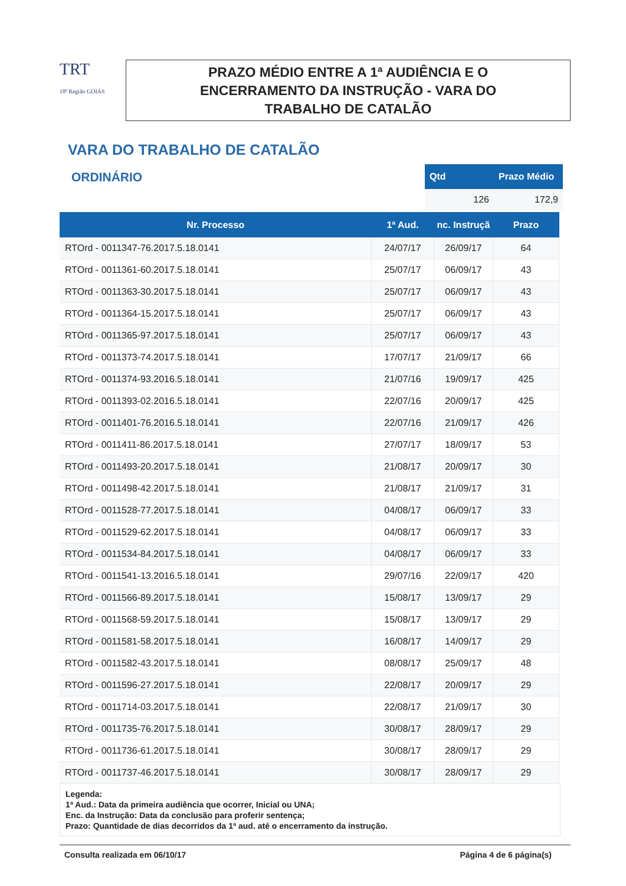TRT
18ª Região GOIÁS
PRAZO MÉDIO ENTRE A 1ª AUDIÊNCIA E O
ENCERRAMENTO DA INSTRUÇÃO - VARA DO
TRABALHO DE CATALÃO
VARA DO TRABALHO DE CATALÃO
ORDINÁRIO
| Qtd | Prazo Médio |
| --- | --- |
| 126 | 172,9 |
| Nr. Processo | 1ª Aud. | nc. Instruçã | Prazo |
| --- | --- | --- | --- |
| RTOrd - 0011347-76.2017.5.18.0141 | 24/07/17 | 26/09/17 | 64 |
| RTOrd - 0011361-60.2017.5.18.0141 | 25/07/17 | 06/09/17 | 43 |
| RTOrd - 0011363-30.2017.5.18.0141 | 25/07/17 | 06/09/17 | 43 |
| RTOrd - 0011364-15.2017.5.18.0141 | 25/07/17 | 06/09/17 | 43 |
| RTOrd - 0011365-97.2017.5.18.0141 | 25/07/17 | 06/09/17 | 43 |
| RTOrd - 0011373-74.2017.5.18.0141 | 17/07/17 | 21/09/17 | 66 |
| RTOrd - 0011374-93.2016.5.18.0141 | 21/07/16 | 19/09/17 | 425 |
| RTOrd - 0011393-02.2016.5.18.0141 | 22/07/16 | 20/09/17 | 425 |
| RTOrd - 0011401-76.2016.5.18.0141 | 22/07/16 | 21/09/17 | 426 |
| RTOrd - 0011411-86.2017.5.18.0141 | 27/07/17 | 18/09/17 | 53 |
| RTOrd - 0011493-20.2017.5.18.0141 | 21/08/17 | 20/09/17 | 30 |
| RTOrd - 0011498-42.2017.5.18.0141 | 21/08/17 | 21/09/17 | 31 |
| RTOrd - 0011528-77.2017.5.18.0141 | 04/08/17 | 06/09/17 | 33 |
| RTOrd - 0011529-62.2017.5.18.0141 | 04/08/17 | 06/09/17 | 33 |
| RTOrd - 0011534-84.2017.5.18.0141 | 04/08/17 | 06/09/17 | 33 |
| RTOrd - 0011541-13.2016.5.18.0141 | 29/07/16 | 22/09/17 | 420 |
| RTOrd - 0011566-89.2017.5.18.0141 | 15/08/17 | 13/09/17 | 29 |
| RTOrd - 0011568-59.2017.5.18.0141 | 15/08/17 | 13/09/17 | 29 |
| RTOrd - 0011581-58.2017.5.18.0141 | 16/08/17 | 14/09/17 | 29 |
| RTOrd - 0011582-43.2017.5.18.0141 | 08/08/17 | 25/09/17 | 48 |
| RTOrd - 0011596-27.2017.5.18.0141 | 22/08/17 | 20/09/17 | 29 |
| RTOrd - 0011714-03.2017.5.18.0141 | 22/08/17 | 21/09/17 | 30 |
| RTOrd - 0011735-76.2017.5.18.0141 | 30/08/17 | 28/09/17 | 29 |
| RTOrd - 0011736-61.2017.5.18.0141 | 30/08/17 | 28/09/17 | 29 |
| RTOrd - 0011737-46.2017.5.18.0141 | 30/08/17 | 28/09/17 | 29 |
Legenda:
1ª Aud.: Data da primeira audiência que ocorrer, Inicial ou UNA;
Enc. da Instrução: Data da conclusão para proferir sentença;
Prazo: Quantidade de dias decorridos da 1ª aud. até o encerramento da instrução.
Consulta realizada em 06/10/17 Página 4 de 6 página(s)